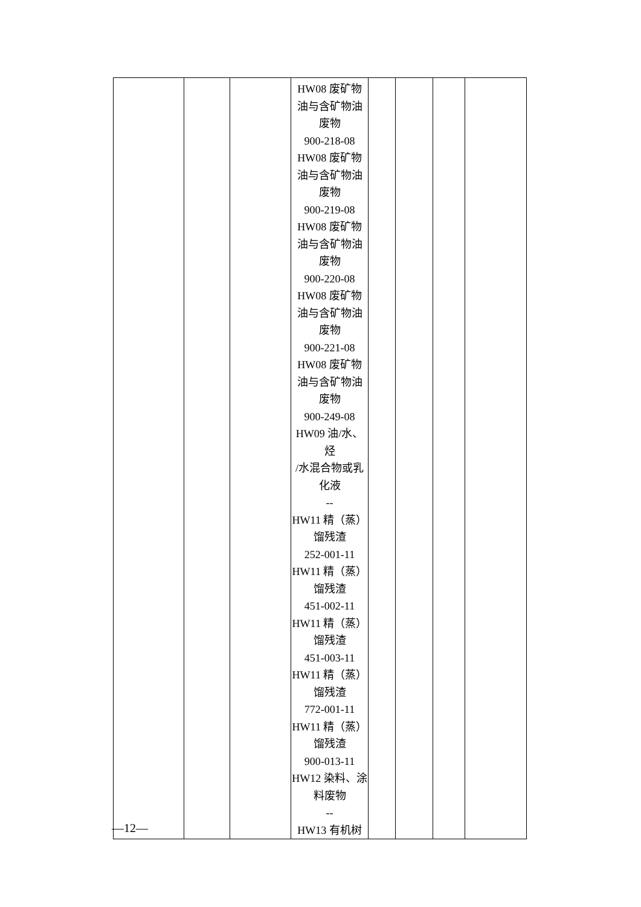| | | | HW08 废矿物 油与含矿物油 废物 900-218-08 HW08 废矿物 油与含矿物油 废物 900-219-08 HW08 废矿物 油与含矿物油 废物 900-220-08 HW08 废矿物 油与含矿物油 废物 900-221-08 HW08 废矿物 油与含矿物油 废物 900-249-08 HW09 油/水、烃 /水混合物或乳 化液 -- HW11 精（蒸） 馏残渣 252-001-11 HW11 精（蒸） 馏残渣 451-002-11 HW11 精（蒸） 馏残渣 451-003-11 HW11 精（蒸） 馏残渣 772-001-11 HW11 精（蒸） 馏残渣 900-013-11 HW12 染料、涂 料废物 -- HW13 有机树 | | | | |
—12—